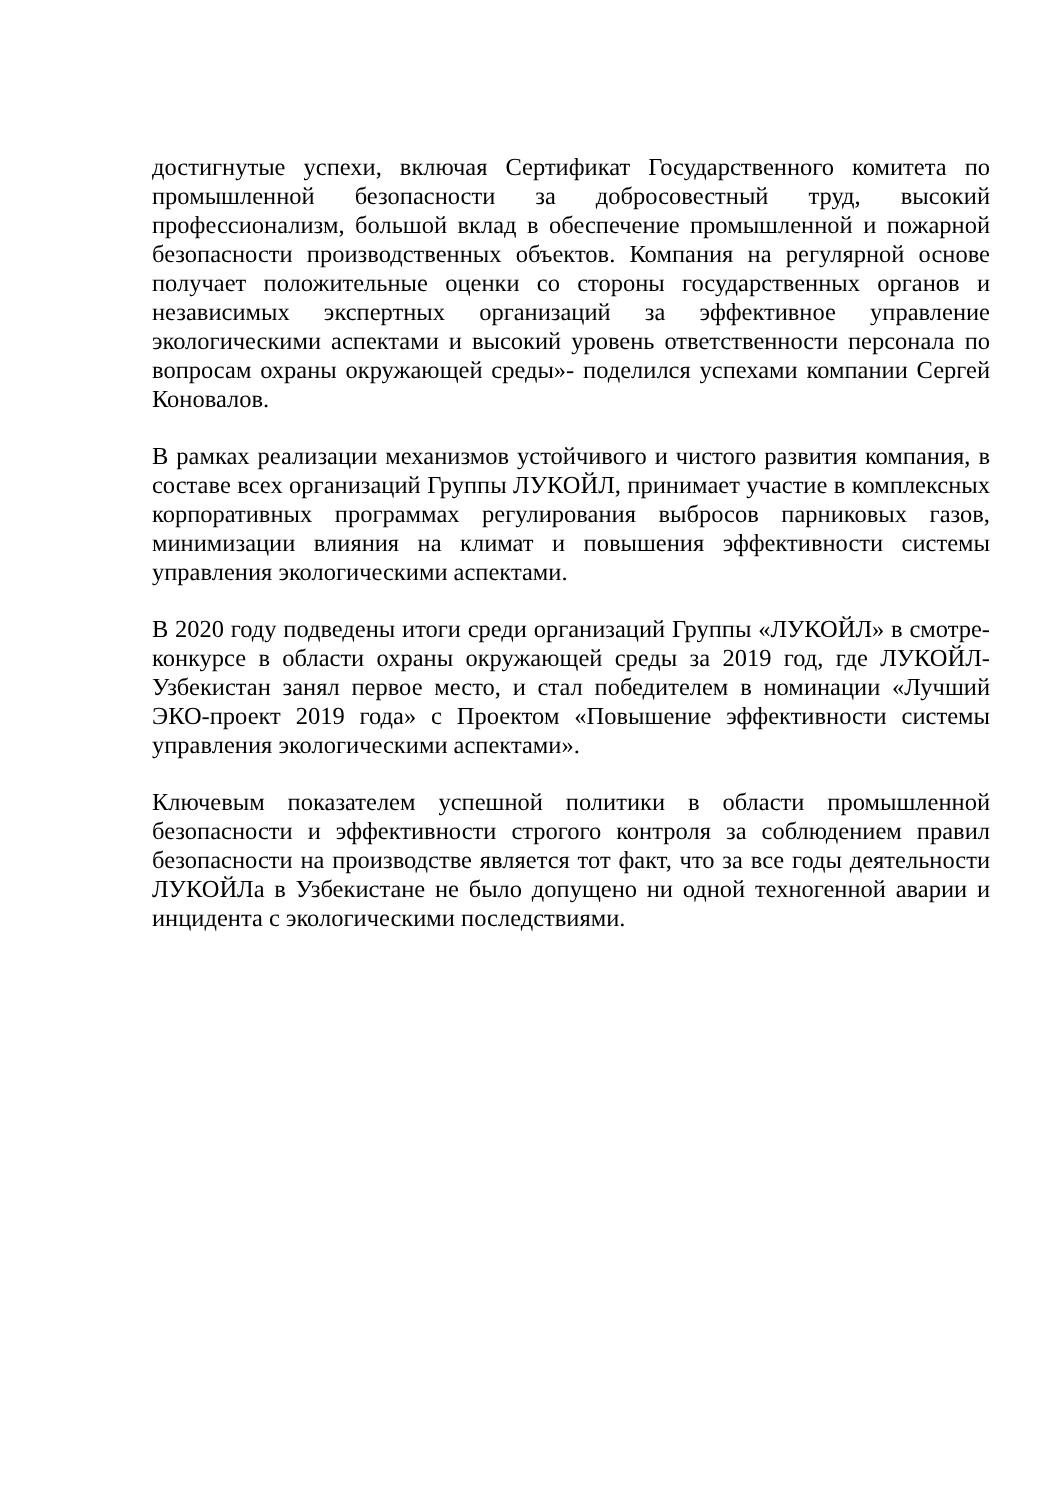достигнутые успехи, включая Сертификат Государственного комитета по промышленной безопасности за добросовестный труд, высокий профессионализм, большой вклад в обеспечение промышленной и пожарной безопасности производственных объектов. Компания на регулярной основе получает положительные оценки со стороны государственных органов и независимых экспертных организаций за эффективное управление экологическими аспектами и высокий уровень ответственности персонала по вопросам охраны окружающей среды»- поделился успехами компании Сергей Коновалов.
В рамках реализации механизмов устойчивого и чистого развития компания, в составе всех организаций Группы ЛУКОЙЛ, принимает участие в комплексных корпоративных программах регулирования выбросов парниковых газов, минимизации влияния на климат и повышения эффективности системы управления экологическими аспектами.
В 2020 году подведены итоги среди организаций Группы «ЛУКОЙЛ» в смотре-конкурсе в области охраны окружающей среды за 2019 год, где ЛУКОЙЛ-Узбекистан занял первое место, и стал победителем в номинации «Лучший ЭКО-проект 2019 года» с Проектом «Повышение эффективности системы управления экологическими аспектами».
Ключевым показателем успешной политики в области промышленной безопасности и эффективности строгого контроля за соблюдением правил безопасности на производстве является тот факт, что за все годы деятельности ЛУКОЙЛа в Узбекистане не было допущено ни одной техногенной аварии и инцидента с экологическими последствиями.